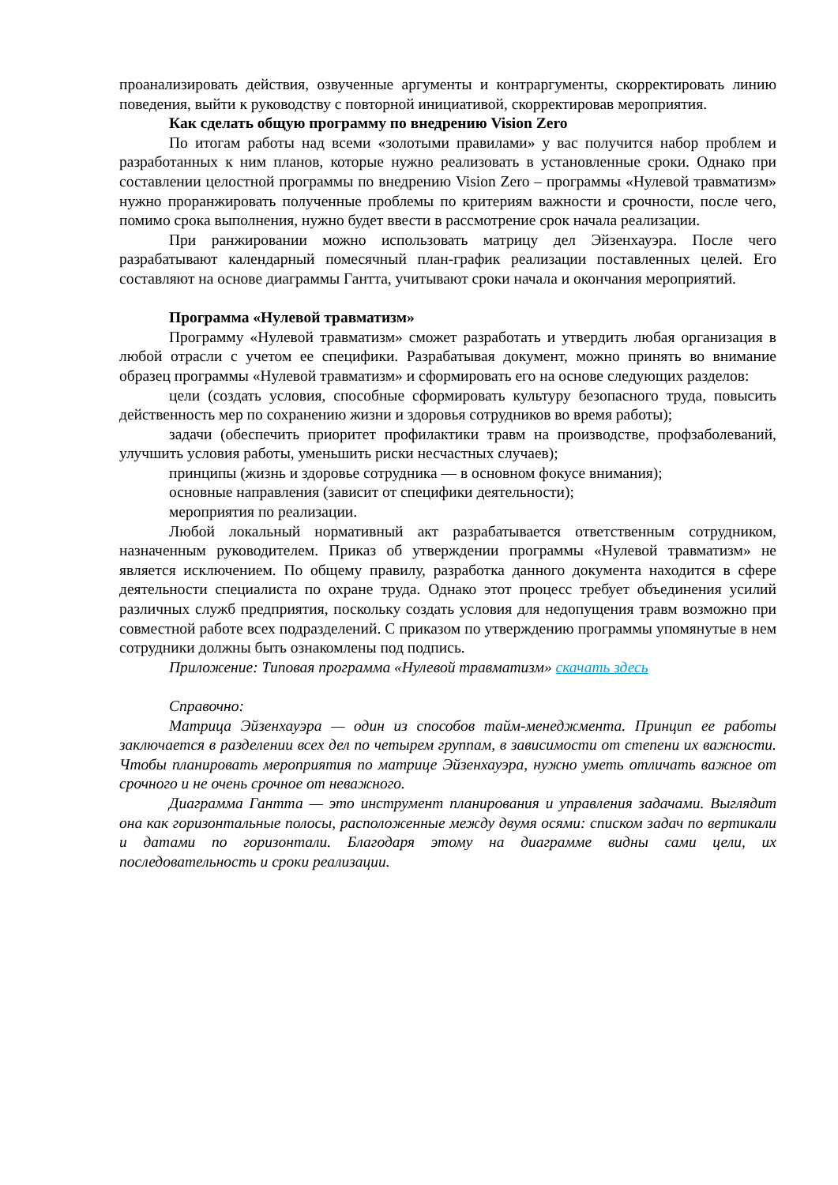проанализировать действия, озвученные аргументы и контраргументы, скорректировать линию поведения, выйти к руководству с повторной инициативой, скорректировав мероприятия.
Как сделать общую программу по внедрению Vision Zero
По итогам работы над всеми «золотыми правилами» у вас получится набор проблем и разработанных к ним планов, которые нужно реализовать в установленные сроки. Однако при составлении целостной программы по внедрению Vision Zero – программы «Нулевой травматизм» нужно проранжировать полученные проблемы по критериям важности и срочности, после чего, помимо срока выполнения, нужно будет ввести в рассмотрение срок начала реализации.
При ранжировании можно использовать матрицу дел Эйзенхауэра. После чего разрабатывают календарный помесячный план-график реализации поставленных целей. Его составляют на основе диаграммы Гантта, учитывают сроки начала и окончания мероприятий.
Программа «Нулевой травматизм»
Программу «Нулевой травматизм» сможет разработать и утвердить любая организация в любой отрасли с учетом ее специфики. Разрабатывая документ, можно принять во внимание образец программы «Нулевой травматизм» и сформировать его на основе следующих разделов:
цели (создать условия, способные сформировать культуру безопасного труда, повысить действенность мер по сохранению жизни и здоровья сотрудников во время работы);
задачи (обеспечить приоритет профилактики травм на производстве, профзаболеваний, улучшить условия работы, уменьшить риски несчастных случаев);
принципы (жизнь и здоровье сотрудника — в основном фокусе внимания);
основные направления (зависит от специфики деятельности);
мероприятия по реализации.
Любой локальный нормативный акт разрабатывается ответственным сотрудником, назначенным руководителем. Приказ об утверждении программы «Нулевой травматизм» не является исключением. По общему правилу, разработка данного документа находится в сфере деятельности специалиста по охране труда. Однако этот процесс требует объединения усилий различных служб предприятия, поскольку создать условия для недопущения травм возможно при совместной работе всех подразделений. С приказом по утверждению программы упомянутые в нем сотрудники должны быть ознакомлены под подпись.
Приложение: Типовая программа «Нулевой травматизм» скачать здесь
Справочно:
Матрица Эйзенхауэра — один из способов тайм-менеджмента. Принцип ее работы заключается в разделении всех дел по четырем группам, в зависимости от степени их важности. Чтобы планировать мероприятия по матрице Эйзенхауэра, нужно уметь отличать важное от срочного и не очень срочное от неважного.
Диаграмма Гантта — это инструмент планирования и управления задачами. Выглядит она как горизонтальные полосы, расположенные между двумя осями: списком задач по вертикали и датами по горизонтали. Благодаря этому на диаграмме видны сами цели, их последовательность и сроки реализации.